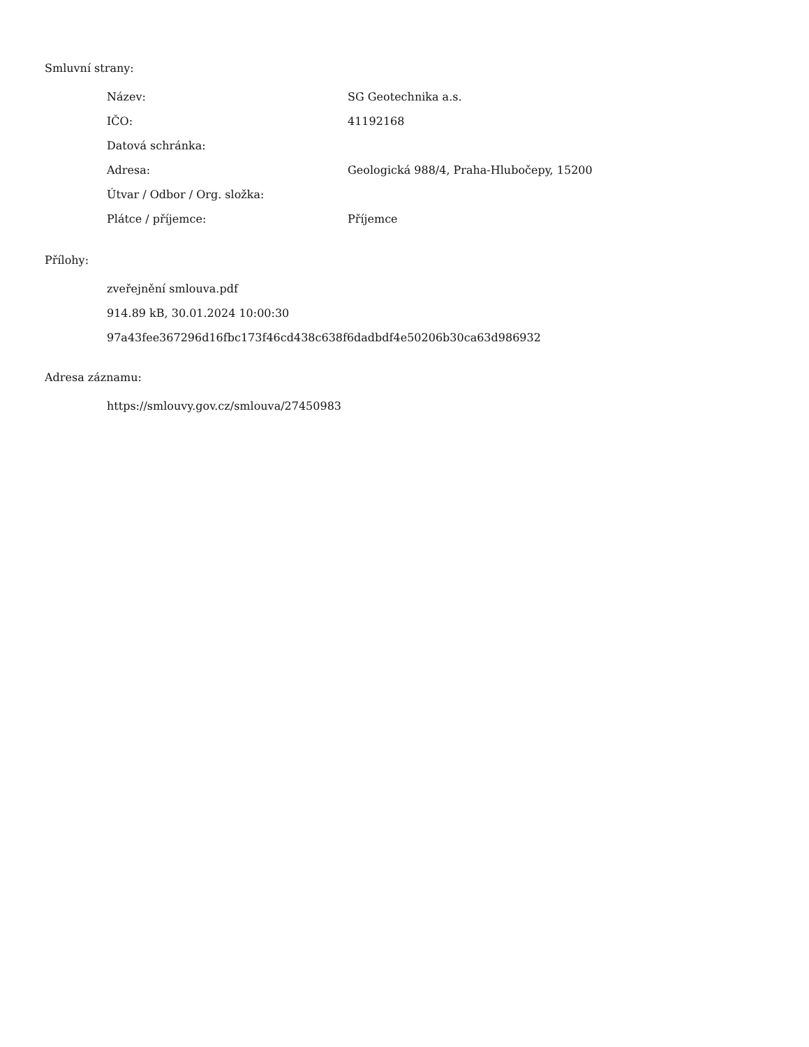Smluvní strany:
| Název: | SG Geotechnika a.s. |
| IČO: | 41192168 |
| Datová schránka: | |
| Adresa: | Geologická 988/4, Praha-Hlubočepy, 15200 |
| Útvar / Odbor / Org. složka: | |
| Plátce / příjemce: | Příjemce |
Přílohy:
zveřejnění smlouva.pdf
914.89 kB, 30.01.2024 10:00:30
97a43fee367296d16fbc173f46cd438c638f6dadbdf4e50206b30ca63d986932
Adresa záznamu:
https://smlouvy.gov.cz/smlouva/27450983